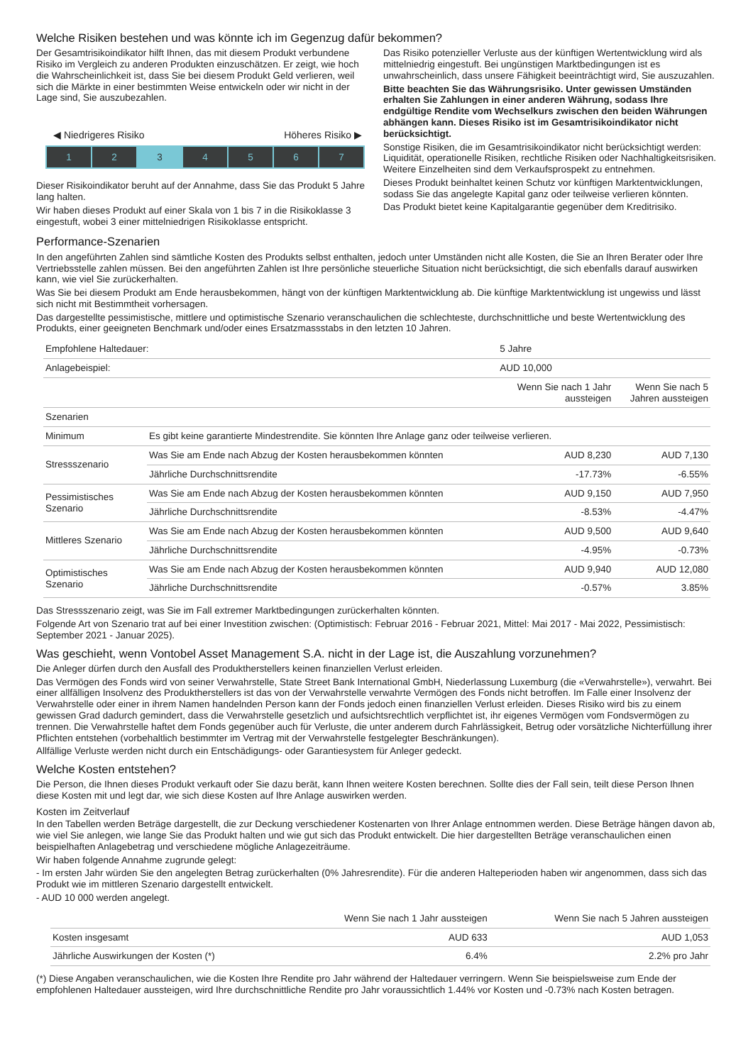Welche Risiken bestehen und was könnte ich im Gegenzug dafür bekommen?
Der Gesamtrisikoindikator hilft Ihnen, das mit diesem Produkt verbundene Risiko im Vergleich zu anderen Produkten einzuschätzen. Er zeigt, wie hoch die Wahrscheinlichkeit ist, dass Sie bei diesem Produkt Geld verlieren, weil sich die Märkte in einer bestimmten Weise entwickeln oder wir nicht in der Lage sind, Sie auszubezahlen.
◀ Niedrigeres Risiko Höheres Risiko ▶
1 2 3 4 5 6 7
Dieser Risikoindikator beruht auf der Annahme, dass Sie das Produkt 5 Jahre lang halten.
Wir haben dieses Produkt auf einer Skala von 1 bis 7 in die Risikoklasse 3 eingestuft, wobei 3 einer mittelniedrigen Risikoklasse entspricht.
Das Risiko potenzieller Verluste aus der künftigen Wertentwicklung wird als mittelniedrig eingestuft. Bei ungünstigen Marktbedingungen ist es unwahrscheinlich, dass unsere Fähigkeit beeinträchtigt wird, Sie auszuzahlen.
Bitte beachten Sie das Währungsrisiko. Unter gewissen Umständen erhalten Sie Zahlungen in einer anderen Währung, sodass Ihre endgültige Rendite vom Wechselkurs zwischen den beiden Währungen abhängen kann. Dieses Risiko ist im Gesamtrisikoindikator nicht berücksichtigt.
Sonstige Risiken, die im Gesamtrisikoindikator nicht berücksichtigt werden: Liquidität, operationelle Risiken, rechtliche Risiken oder Nachhaltigkeitsrisiken. Weitere Einzelheiten sind dem Verkaufsprospekt zu entnehmen.
Dieses Produkt beinhaltet keinen Schutz vor künftigen Marktentwicklungen, sodass Sie das angelegte Kapital ganz oder teilweise verlieren könnten.
Das Produkt bietet keine Kapitalgarantie gegenüber dem Kreditrisiko.
Performance-Szenarien
In den angeführten Zahlen sind sämtliche Kosten des Produkts selbst enthalten, jedoch unter Umständen nicht alle Kosten, die Sie an Ihren Berater oder Ihre Vertriebsstelle zahlen müssen. Bei den angeführten Zahlen ist Ihre persönliche steuerliche Situation nicht berücksichtigt, die sich ebenfalls darauf auswirken kann, wie viel Sie zurückerhalten.
Was Sie bei diesem Produkt am Ende herausbekommen, hängt von der künftigen Marktentwicklung ab. Die künftige Marktentwicklung ist ungewiss und lässt sich nicht mit Bestimmtheit vorhersagen.
Das dargestellte pessimistische, mittlere und optimistische Szenario veranschaulichen die schlechteste, durchschnittliche und beste Wertentwicklung des Produkts, einer geeigneten Benchmark und/oder eines Ersatzmassstabs in den letzten 10 Jahren.
| Empfohlene Haltedauer: | | 5 Jahre | |
| Anlagebeispiel: | | AUD 10,000 | |
| | | Wenn Sie nach 1 Jahr aussteigen | Wenn Sie nach 5 Jahren aussteigen |
| Szenarien | | | |
| Minimum | Es gibt keine garantierte Mindestrendite. Sie könnten Ihre Anlage ganz oder teilweise verlieren. | | |
| Stressszenario | Was Sie am Ende nach Abzug der Kosten herausbekommen könnten | AUD 8,230 | AUD 7,130 |
| | Jährliche Durchschnittsrendite | -17.73% | -6.55% |
| Pessimistisches Szenario | Was Sie am Ende nach Abzug der Kosten herausbekommen könnten | AUD 9,150 | AUD 7,950 |
| | Jährliche Durchschnittsrendite | -8.53% | -4.47% |
| Mittleres Szenario | Was Sie am Ende nach Abzug der Kosten herausbekommen könnten | AUD 9,500 | AUD 9,640 |
| | Jährliche Durchschnittsrendite | -4.95% | -0.73% |
| Optimistisches Szenario | Was Sie am Ende nach Abzug der Kosten herausbekommen könnten | AUD 9,940 | AUD 12,080 |
| | Jährliche Durchschnittsrendite | -0.57% | 3.85% |
Das Stressszenario zeigt, was Sie im Fall extremer Marktbedingungen zurückerhalten könnten.
Folgende Art von Szenario trat auf bei einer Investition zwischen: (Optimistisch: Februar 2016 - Februar 2021, Mittel: Mai 2017 - Mai 2022, Pessimistisch: September 2021 - Januar 2025).
Was geschieht, wenn Vontobel Asset Management S.A. nicht in der Lage ist, die Auszahlung vorzunehmen?
Die Anleger dürfen durch den Ausfall des Produktherstellers keinen finanziellen Verlust erleiden.
Das Vermögen des Fonds wird von seiner Verwahrstelle, State Street Bank International GmbH, Niederlassung Luxemburg (die «Verwahrstelle»), verwahrt. Bei einer allfälligen Insolvenz des Produktherstellers ist das von der Verwahrstelle verwahrte Vermögen des Fonds nicht betroffen. Im Falle einer Insolvenz der Verwahrstelle oder einer in ihrem Namen handelnden Person kann der Fonds jedoch einen finanziellen Verlust erleiden. Dieses Risiko wird bis zu einem gewissen Grad dadurch gemindert, dass die Verwahrstelle gesetzlich und aufsichtsrechtlich verpflichtet ist, ihr eigenes Vermögen vom Fondsvermögen zu trennen. Die Verwahrstelle haftet dem Fonds gegenüber auch für Verluste, die unter anderem durch Fahrlässigkeit, Betrug oder vorsätzliche Nichterfüllung ihrer Pflichten entstehen (vorbehaltlich bestimmter im Vertrag mit der Verwahrstelle festgelegter Beschränkungen).
Allfällige Verluste werden nicht durch ein Entschädigungs- oder Garantiesystem für Anleger gedeckt.
Welche Kosten entstehen?
Die Person, die Ihnen dieses Produkt verkauft oder Sie dazu berät, kann Ihnen weitere Kosten berechnen. Sollte dies der Fall sein, teilt diese Person Ihnen diese Kosten mit und legt dar, wie sich diese Kosten auf Ihre Anlage auswirken werden.
Kosten im Zeitverlauf
In den Tabellen werden Beträge dargestellt, die zur Deckung verschiedener Kostenarten von Ihrer Anlage entnommen werden. Diese Beträge hängen davon ab, wie viel Sie anlegen, wie lange Sie das Produkt halten und wie gut sich das Produkt entwickelt. Die hier dargestellten Beträge veranschaulichen einen beispielhaften Anlagebetrag und verschiedene mögliche Anlagezeiträume.
Wir haben folgende Annahme zugrunde gelegt:
- Im ersten Jahr würden Sie den angelegten Betrag zurückerhalten (0% Jahresrendite). Für die anderen Halteperioden haben wir angenommen, dass sich das Produkt wie im mittleren Szenario dargestellt entwickelt.
- AUD 10 000 werden angelegt.
| | Wenn Sie nach 1 Jahr aussteigen | Wenn Sie nach 5 Jahren aussteigen |
| --- | --- | --- |
| Kosten insgesamt | AUD 633 | AUD 1,053 |
| Jährliche Auswirkungen der Kosten (*) | 6.4% | 2.2% pro Jahr |
(*) Diese Angaben veranschaulichen, wie die Kosten Ihre Rendite pro Jahr während der Haltedauer verringern. Wenn Sie beispielsweise zum Ende der empfohlenen Haltedauer aussteigen, wird Ihre durchschnittliche Rendite pro Jahr voraussichtlich 1.44% vor Kosten und -0.73% nach Kosten betragen.